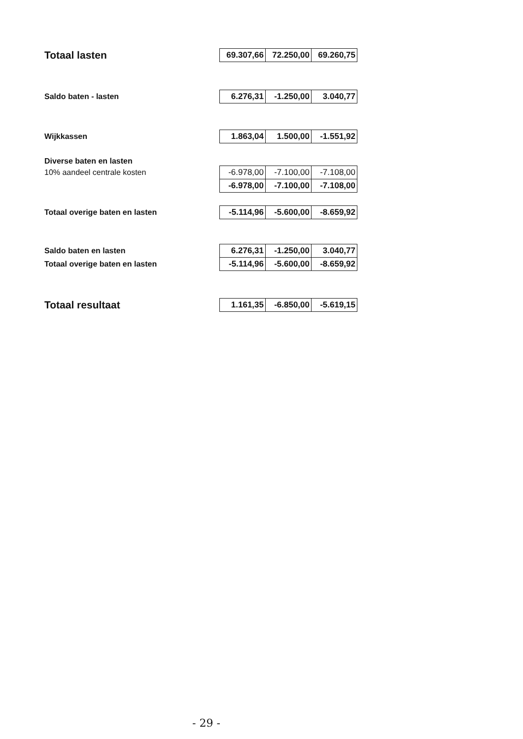| Totaal lasten | 69.307,66 | 72.250,00 | 69.260,75 |
| Saldo baten - lasten | 6.276,31 | -1.250,00 | 3.040,77 |
| Wijkkassen | 1.863,04 | 1.500,00 | -1.551,92 |
| Diverse baten en lasten | | | |
| 10% aandeel centrale kosten | -6.978,00 | -7.100,00 | -7.108,00 |
| | -6.978,00 | -7.100,00 | -7.108,00 |
| Totaal overige baten en lasten | -5.114,96 | -5.600,00 | -8.659,92 |
| Saldo baten en lasten | 6.276,31 | -1.250,00 | 3.040,77 |
| Totaal overige baten en lasten | -5.114,96 | -5.600,00 | -8.659,92 |
| Totaal resultaat | 1.161,35 | -6.850,00 | -5.619,15 |
- 29 -